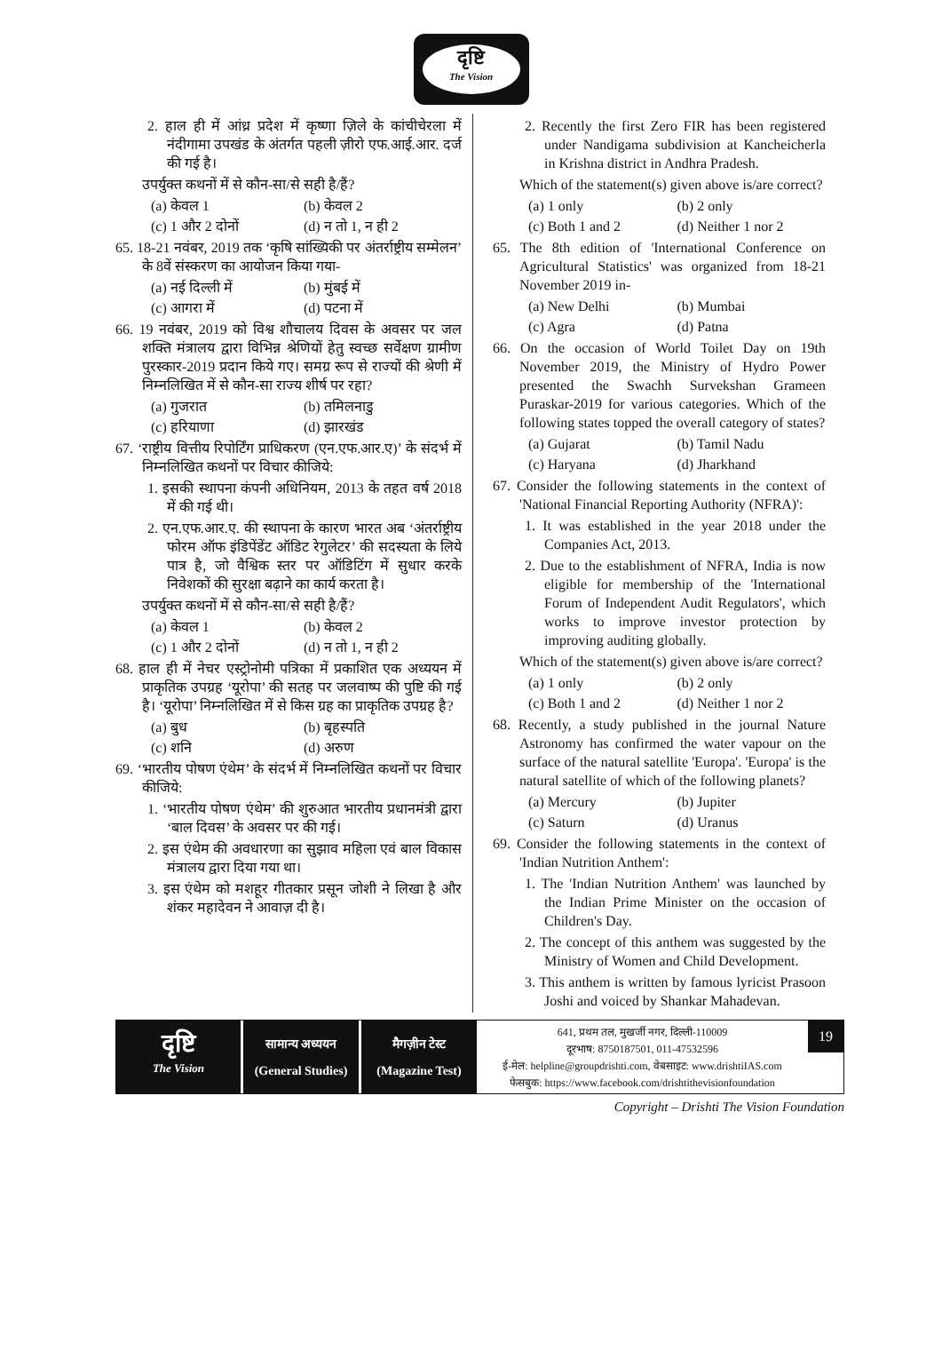दृष्टि
The Vision
2. हाल ही में आंध्र प्रदेश में कृष्णा ज़िले के कांचीचेरला में नंदीगामा उपखंड के अंतर्गत पहली ज़ीरो एफ.आई.आर. दर्ज की गई है।
उपर्युक्त कथनों में से कौन-सा/से सही है/हैं?
(a) केवल 1 (b) केवल 2
(c) 1 और 2 दोनों (d) न तो 1, न ही 2
65. 18-21 नवंबर, 2019 तक ‘कृषि सांख्यिकी पर अंतर्राष्ट्रीय सम्मेलन’ के 8वें संस्करण का आयोजन किया गया-
(a) नई दिल्ली में (b) मुंबई में
(c) आगरा में (d) पटना में
66. 19 नवंबर, 2019 को विश्व शौचालय दिवस के अवसर पर जल शक्ति मंत्रालय द्वारा विभिन्न श्रेणियों हेतु स्वच्छ सर्वेक्षण ग्रामीण पुरस्कार-2019 प्रदान किये गए। समग्र रूप से राज्यों की श्रेणी में निम्नलिखित में से कौन-सा राज्य शीर्ष पर रहा?
(a) गुजरात (b) तमिलनाडु
(c) हरियाणा (d) झारखंड
67. ‘राष्ट्रीय वित्तीय रिपोर्टिंग प्राधिकरण (एन.एफ.आर.ए)’ के संदर्भ में निम्नलिखित कथनों पर विचार कीजिये:
1. इसकी स्थापना कंपनी अधिनियम, 2013 के तहत वर्ष 2018 में की गई थी।
2. एन.एफ.आर.ए. की स्थापना के कारण भारत अब ‘अंतर्राष्ट्रीय फोरम ऑफ इंडिपेंडेंट ऑडिट रेगुलेटर’ की सदस्यता के लिये पात्र है, जो वैश्विक स्तर पर ऑडिटिंग में सुधार करके निवेशकों की सुरक्षा बढ़ाने का कार्य करता है।
उपर्युक्त कथनों में से कौन-सा/से सही है/हैं?
(a) केवल 1 (b) केवल 2
(c) 1 और 2 दोनों (d) न तो 1, न ही 2
68. हाल ही में नेचर एस्ट्रोनोमी पत्रिका में प्रकाशित एक अध्ययन में प्राकृतिक उपग्रह ‘यूरोपा’ की सतह पर जलवाष्प की पुष्टि की गई है। ‘यूरोपा’ निम्नलिखित में से किस ग्रह का प्राकृतिक उपग्रह है?
(a) बुध (b) बृहस्पति
(c) शनि (d) अरुण
69. ‘भारतीय पोषण एंथेम’ के संदर्भ में निम्नलिखित कथनों पर विचार कीजिये:
1. ‘भारतीय पोषण एंथेम’ की शुरुआत भारतीय प्रधानमंत्री द्वारा ‘बाल दिवस’ के अवसर पर की गई।
2. इस एंथेम की अवधारणा का सुझाव महिला एवं बाल विकास मंत्रालय द्वारा दिया गया था।
3. इस एंथेम को मशहूर गीतकार प्रसून जोशी ने लिखा है और शंकर महादेवन ने आवाज़ दी है।
2. Recently the first Zero FIR has been registered under Nandigama subdivision at Kancheicherla in Krishna district in Andhra Pradesh.
Which of the statement(s) given above is/are correct?
(a) 1 only (b) 2 only
(c) Both 1 and 2 (d) Neither 1 nor 2
65. The 8th edition of 'International Conference on Agricultural Statistics' was organized from 18-21 November 2019 in-
(a) New Delhi (b) Mumbai
(c) Agra (d) Patna
66. On the occasion of World Toilet Day on 19th November 2019, the Ministry of Hydro Power presented the Swachh Survekshan Grameen Puraskar-2019 for various categories. Which of the following states topped the overall category of states?
(a) Gujarat (b) Tamil Nadu
(c) Haryana (d) Jharkhand
67. Consider the following statements in the context of 'National Financial Reporting Authority (NFRA)':
1. It was established in the year 2018 under the Companies Act, 2013.
2. Due to the establishment of NFRA, India is now eligible for membership of the 'International Forum of Independent Audit Regulators', which works to improve investor protection by improving auditing globally.
Which of the statement(s) given above is/are correct?
(a) 1 only (b) 2 only
(c) Both 1 and 2 (d) Neither 1 nor 2
68. Recently, a study published in the journal Nature Astronomy has confirmed the water vapour on the surface of the natural satellite 'Europa'. 'Europa' is the natural satellite of which of the following planets?
(a) Mercury (b) Jupiter
(c) Saturn (d) Uranus
69. Consider the following statements in the context of 'Indian Nutrition Anthem':
1. The 'Indian Nutrition Anthem' was launched by the Indian Prime Minister on the occasion of Children's Day.
2. The concept of this anthem was suggested by the Ministry of Women and Child Development.
3. This anthem is written by famous lyricist Prasoon Joshi and voiced by Shankar Mahadevan.
दृष्टि
The Vision
सामान्य अध्ययन
(General Studies)
मैगज़ीन टेस्ट
(Magazine Test)
641, प्रथम तल, मुखर्जी नगर, दिल्ली-110009
दूरभाष: 8750187501, 011-47532596
ई-मेल: helpline@groupdrishti.com, वेबसाइट: www.drishtiIAS.com
फेसबुक: https://www.facebook.com/drishtithevisionfoundation
19
Copyright – Drishti The Vision Foundation